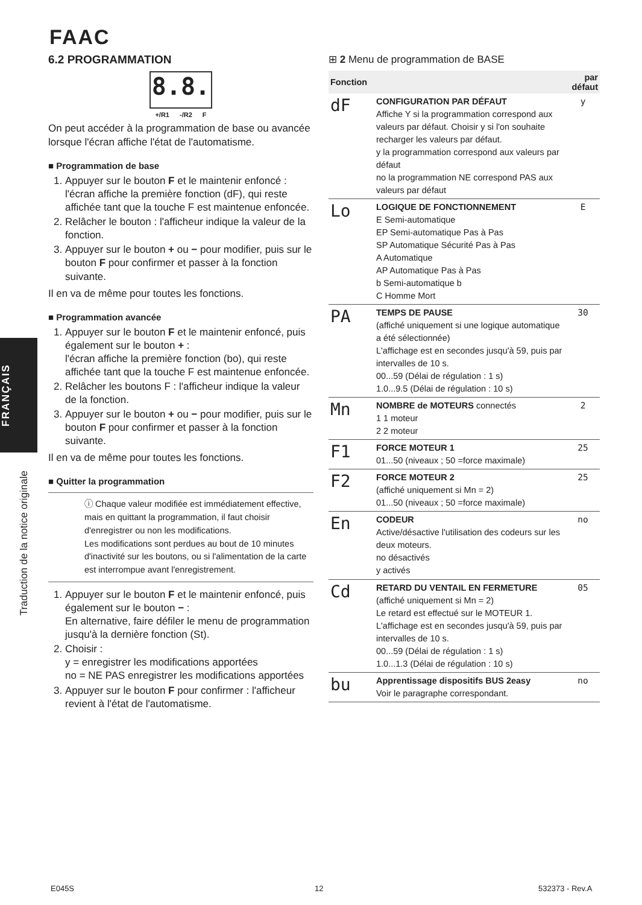FAAC
6.2 PROGRAMMATION
8.8.
+/R1 -/R2 F
On peut accéder à la programmation de base ou avancée lorsque l'écran affiche l'état de l'automatisme.
■ Programmation de base
1. Appuyer sur le bouton F et le maintenir enfoncé : l'écran affiche la première fonction (dF), qui reste affichée tant que la touche F est maintenue enfoncée.
2. Relâcher le bouton : l'afficheur indique la valeur de la fonction.
3. Appuyer sur le bouton + ou − pour modifier, puis sur le bouton F pour confirmer et passer à la fonction suivante.
Il en va de même pour toutes les fonctions.
■ Programmation avancée
1. Appuyer sur le bouton F et le maintenir enfoncé, puis également sur le bouton + :
l'écran affiche la première fonction (bo), qui reste affichée tant que la touche F est maintenue enfoncée.
2. Relâcher les boutons F : l'afficheur indique la valeur de la fonction.
3. Appuyer sur le bouton + ou − pour modifier, puis sur le bouton F pour confirmer et passer à la fonction suivante.
Il en va de même pour toutes les fonctions.
■ Quitter la programmation
ⓘ Chaque valeur modifiée est immédiatement effective, mais en quittant la programmation, il faut choisir d'enregistrer ou non les modifications.
Les modifications sont perdues au bout de 10 minutes d'inactivité sur les boutons, ou si l'alimentation de la carte est interrompue avant l'enregistrement.
1. Appuyer sur le bouton F et le maintenir enfoncé, puis également sur le bouton − :
En alternative, faire défiler le menu de programmation jusqu'à la dernière fonction (St).
2. Choisir :
y = enregistrer les modifications apportées
no = NE PAS enregistrer les modifications apportées
3. Appuyer sur le bouton F pour confirmer : l'afficheur revient à l'état de l'automatisme.
FRANÇAIS
Traduction de la notice originale
⊞ 2 Menu de programmation de BASE
| Fonction | | par défaut |
| --- | --- | --- |
| dF | CONFIGURATION PAR DÉFAUT Affiche Y si la programmation correspond aux valeurs par défaut. Choisir y si l'on souhaite recharger les valeurs par défaut. y la programmation correspond aux valeurs par défaut no la programmation NE correspond PAS aux valeurs par défaut | y |
| Lo | LOGIQUE DE FONCTIONNEMENT E Semi-automatique EP Semi-automatique Pas à Pas SP Automatique Sécurité Pas à Pas A Automatique AP Automatique Pas à Pas b Semi-automatique b C Homme Mort | E |
| PA | TEMPS DE PAUSE (affiché uniquement si une logique automatique a été sélectionnée) L'affichage est en secondes jusqu'à 59, puis par intervalles de 10 s. 00...59 (Délai de régulation : 1 s) 1.0...9.5 (Délai de régulation : 10 s) | 30 |
| Mn | NOMBRE de MOTEURS connectés 1 1 moteur 2 2 moteur | 2 |
| F1 | FORCE MOTEUR 1 01...50 (niveaux ; 50 =force maximale) | 25 |
| F2 | FORCE MOTEUR 2 (affiché uniquement si Mn = 2) 01...50 (niveaux ; 50 =force maximale) | 25 |
| En | CODEUR Active/désactive l'utilisation des codeurs sur les deux moteurs. no désactivés y activés | no |
| Cd | RETARD DU VENTAIL EN FERMETURE (affiché uniquement si Mn = 2) Le retard est effectué sur le MOTEUR 1. L'affichage est en secondes jusqu'à 59, puis par intervalles de 10 s. 00...59 (Délai de régulation : 1 s) 1.0...1.3 (Délai de régulation : 10 s) | 05 |
| bu | Apprentissage dispositifs BUS 2easy Voir le paragraphe correspondant. | no |
E045S 12 532373 - Rev.A